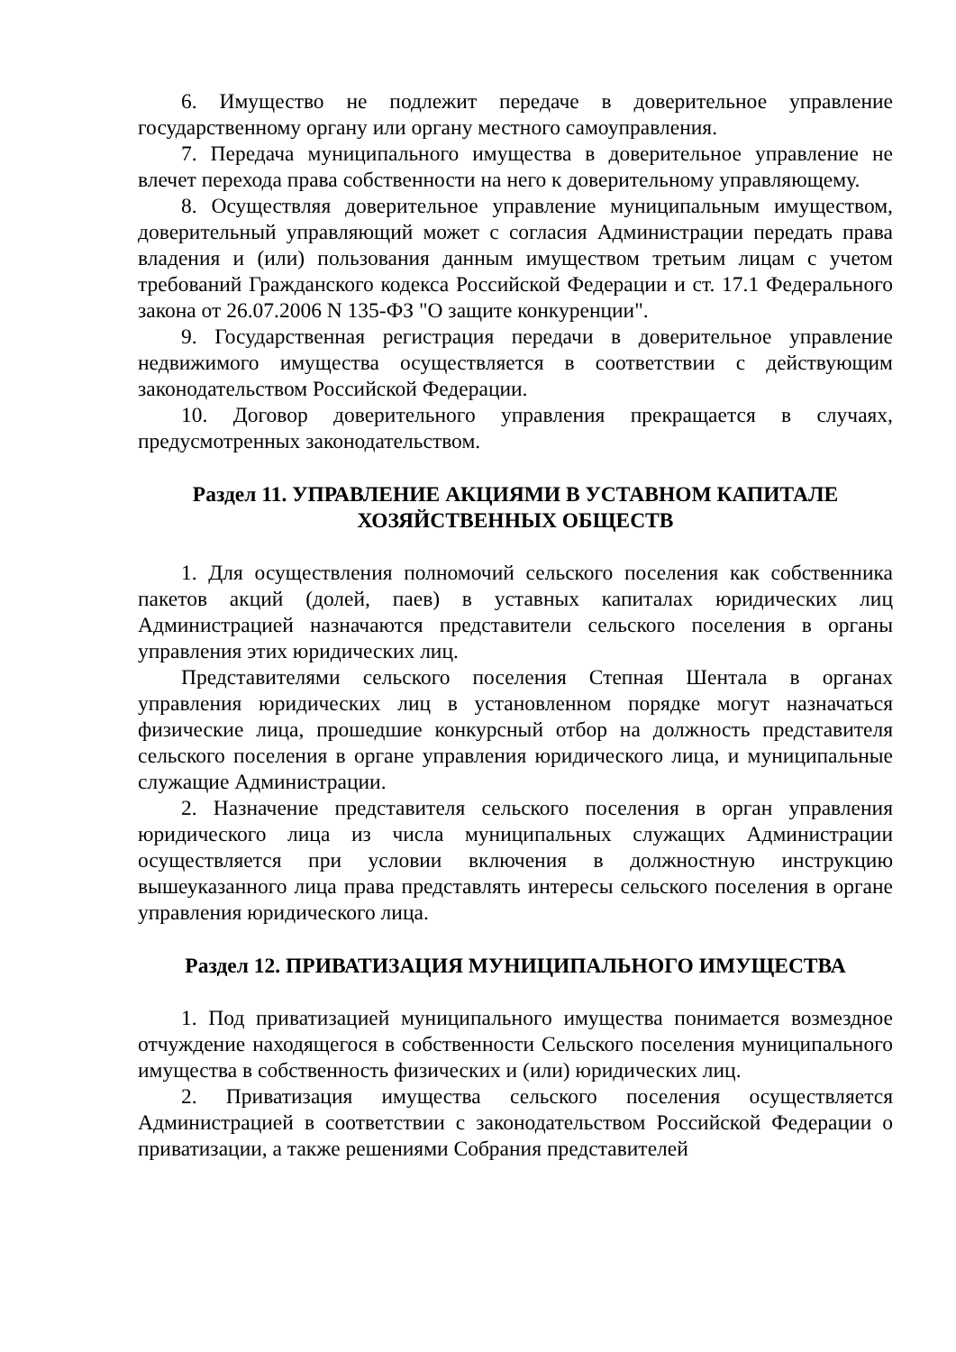6. Имущество не подлежит передаче в доверительное управление государственному органу или органу местного самоуправления.
7. Передача муниципального имущества в доверительное управление не влечет перехода права собственности на него к доверительному управляющему.
8. Осуществляя доверительное управление муниципальным имуществом, доверительный управляющий может с согласия Администрации передать права владения и (или) пользования данным имуществом третьим лицам с учетом требований Гражданского кодекса Российской Федерации и ст. 17.1 Федерального закона от 26.07.2006 N 135-ФЗ "О защите конкуренции".
9. Государственная регистрация передачи в доверительное управление недвижимого имущества осуществляется в соответствии с действующим законодательством Российской Федерации.
10. Договор доверительного управления прекращается в случаях, предусмотренных законодательством.
Раздел 11. УПРАВЛЕНИЕ АКЦИЯМИ В УСТАВНОМ КАПИТАЛЕ
ХОЗЯЙСТВЕННЫХ ОБЩЕСТВ
1. Для осуществления полномочий сельского поселения как собственника пакетов акций (долей, паев) в уставных капиталах юридических лиц Администрацией назначаются представители сельского поселения в органы управления этих юридических лиц.
Представителями сельского поселения Степная Шентала в органах управления юридических лиц в установленном порядке могут назначаться физические лица, прошедшие конкурсный отбор на должность представителя сельского поселения в органе управления юридического лица, и муниципальные служащие Администрации.
2. Назначение представителя сельского поселения в орган управления юридического лица из числа муниципальных служащих Администрации осуществляется при условии включения в должностную инструкцию вышеуказанного лица права представлять интересы сельского поселения в органе управления юридического лица.
Раздел 12. ПРИВАТИЗАЦИЯ МУНИЦИПАЛЬНОГО ИМУЩЕСТВА
1. Под приватизацией муниципального имущества понимается возмездное отчуждение находящегося в собственности Сельского поселения муниципального имущества в собственность физических и (или) юридических лиц.
2. Приватизация имущества сельского поселения осуществляется Администрацией в соответствии с законодательством Российской Федерации о приватизации, а также решениями Собрания представителей